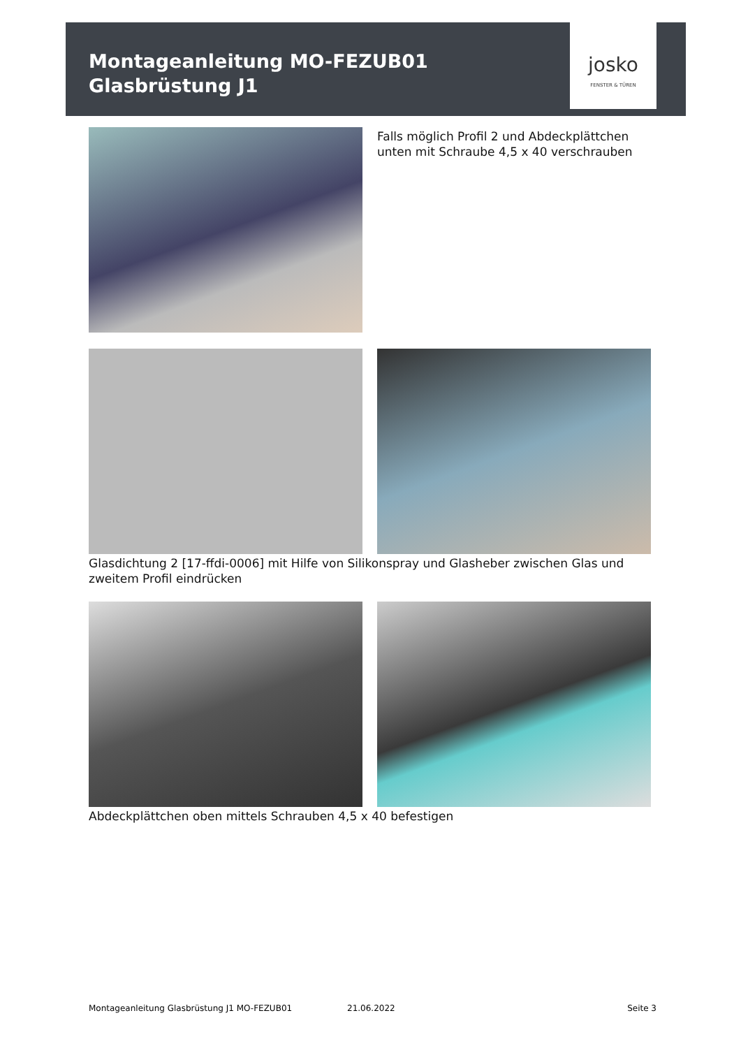Montageanleitung MO-FEZUB01
Glasbrüstung J1
josko
FENSTER & TÜREN
Falls möglich Profil 2 und Abdeckplättchen
unten mit Schraube 4,5 x 40 verschrauben
Glasdichtung 2 [17-ffdi-0006] mit Hilfe von Silikonspray und Glasheber zwischen Glas und zweitem Profil eindrücken
Abdeckplättchen oben mittels Schrauben 4,5 x 40 befestigen
Montageanleitung Glasbrüstung J1 MO-FEZUB01 21.06.2022 Seite 3